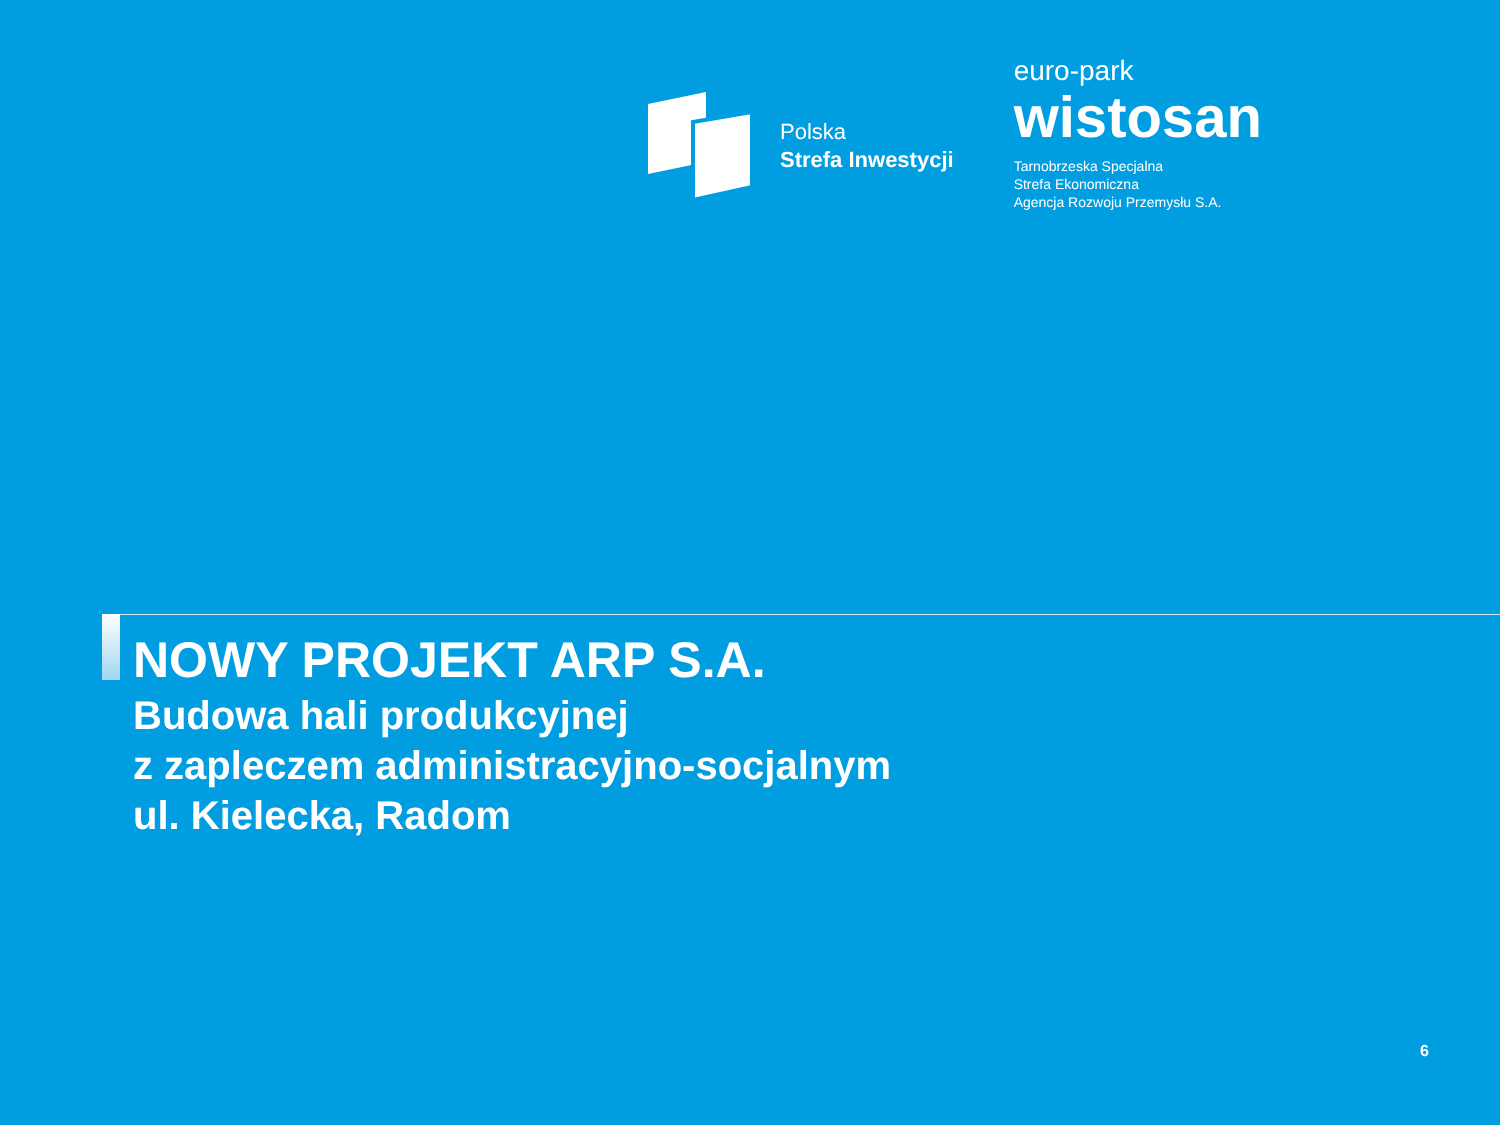Polska
Strefa Inwestycji
euro-park
wistosan
Tarnobrzeska Specjalna
Strefa Ekonomiczna
Agencja Rozwoju Przemysłu S.A.
NOWY PROJEKT ARP S.A.
Budowa hali produkcyjnej
z zapleczem administracyjno-socjalnym
ul. Kielecka, Radom
6